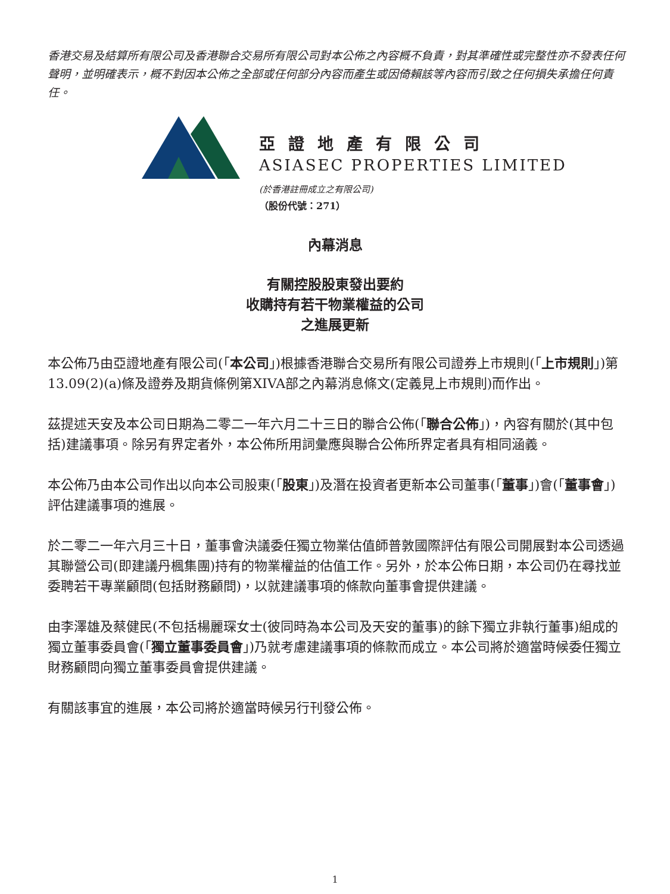香港交易及結算所有限公司及香港聯合交易所有限公司對本公佈之內容概不負責，對其準確性或完整性亦不發表任何聲明，並明確表示，概不對因本公佈之全部或任何部分內容而產生或因倚賴該等內容而引致之任何損失承擔任何責任。
亞證地產有限公司
ASIASEC PROPERTIES LIMITED
(於香港註冊成立之有限公司)
（股份代號：271）
內幕消息
有關控股股東發出要約
收購持有若干物業權益的公司
之進展更新
本公佈乃由亞證地產有限公司(「本公司」)根據香港聯合交易所有限公司證券上市規則(「上市規則」)第13.09(2)(a)條及證券及期貨條例第XIVA部之內幕消息條文(定義見上市規則)而作出。
茲提述天安及本公司日期為二零二一年六月二十三日的聯合公佈(「聯合公佈」)，內容有關於(其中包括)建議事項。除另有界定者外，本公佈所用詞彙應與聯合公佈所界定者具有相同涵義。
本公佈乃由本公司作出以向本公司股東(「股東」)及潛在投資者更新本公司董事(「董事」)會(「董事會」)評估建議事項的進展。
於二零二一年六月三十日，董事會決議委任獨立物業估值師普敦國際評估有限公司開展對本公司透過其聯營公司(即建議丹楓集團)持有的物業權益的估值工作。另外，於本公佈日期，本公司仍在尋找並委聘若干專業顧問(包括財務顧問)，以就建議事項的條款向董事會提供建議。
由李澤雄及蔡健民(不包括楊麗琛女士(彼同時為本公司及天安的董事)的餘下獨立非執行董事)組成的獨立董事委員會(「獨立董事委員會」)乃就考慮建議事項的條款而成立。本公司將於適當時候委任獨立財務顧問向獨立董事委員會提供建議。
有關該事宜的進展，本公司將於適當時候另行刊發公佈。
1